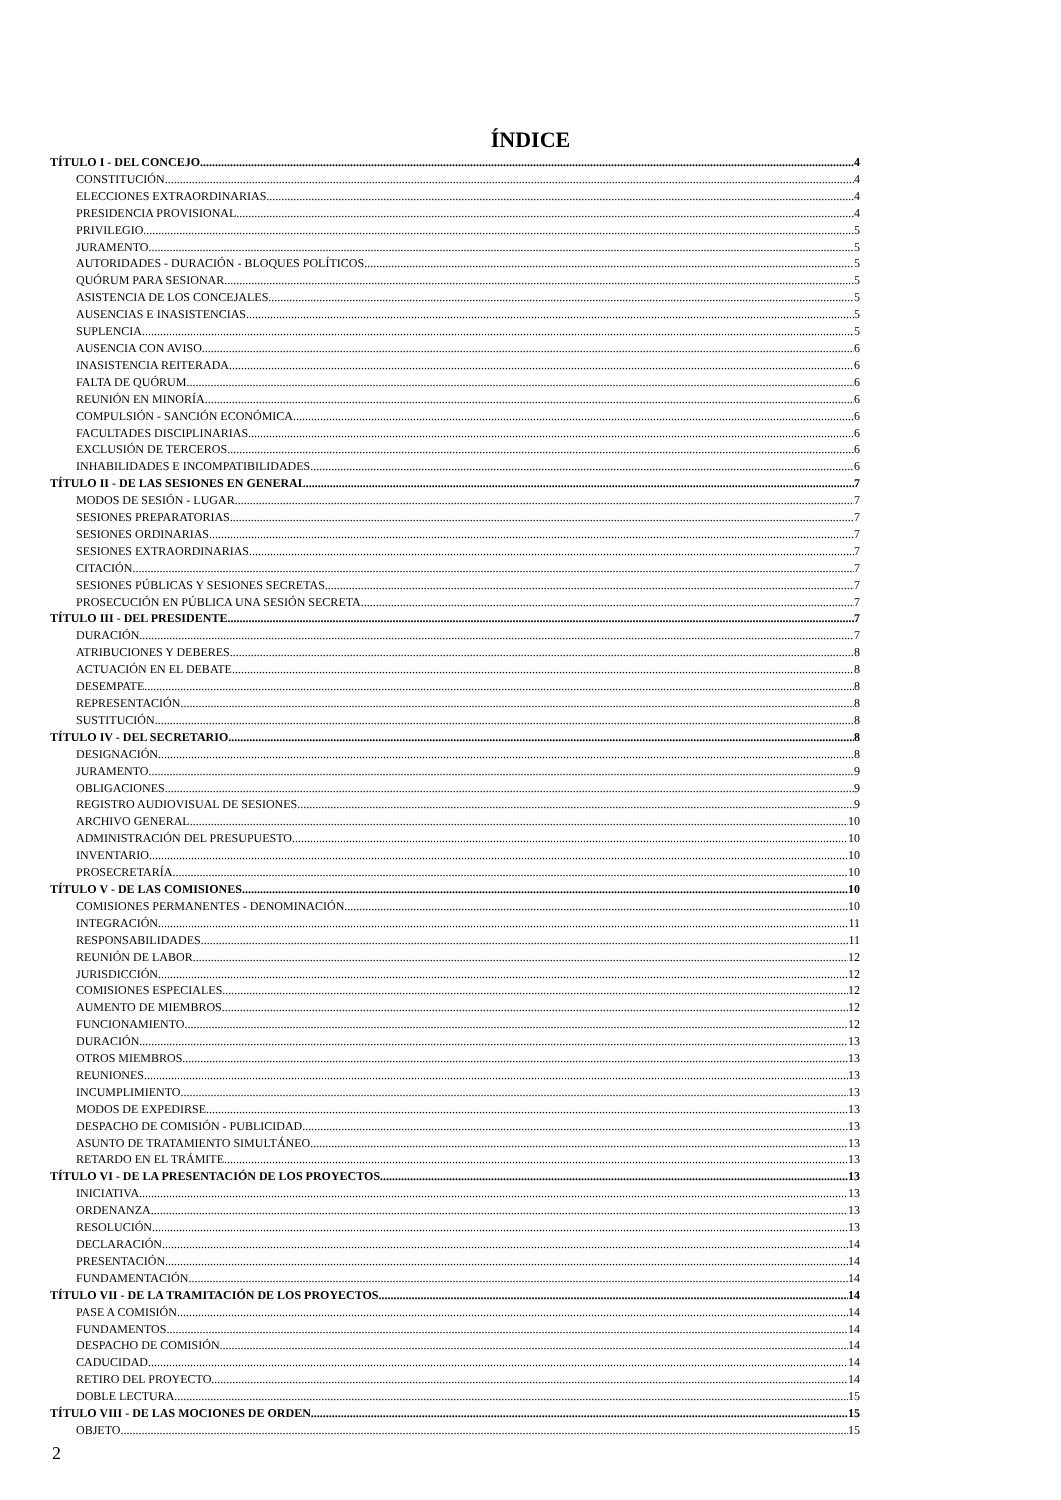ÍNDICE
TÍTULO I - DEL CONCEJO 4
CONSTITUCIÓN 4
ELECCIONES EXTRAORDINARIAS 4
PRESIDENCIA PROVISIONAL 4
PRIVILEGIO 5
JURAMENTO 5
AUTORIDADES - DURACIÓN - BLOQUES POLÍTICOS 5
QUÓRUM PARA SESIONAR 5
ASISTENCIA DE LOS CONCEJALES 5
AUSENCIAS E INASISTENCIAS 5
SUPLENCIA 5
AUSENCIA CON AVISO 6
INASISTENCIA REITERADA 6
FALTA DE QUÓRUM 6
REUNIÓN EN MINORÍA 6
COMPULSIÓN - SANCIÓN ECONÓMICA 6
FACULTADES DISCIPLINARIAS 6
EXCLUSIÓN DE TERCEROS 6
INHABILIDADES E INCOMPATIBILIDADES 6
TÍTULO II - DE LAS SESIONES EN GENERAL 7
MODOS DE SESIÓN - LUGAR 7
SESIONES PREPARATORIAS 7
SESIONES ORDINARIAS 7
SESIONES EXTRAORDINARIAS 7
CITACIÓN 7
SESIONES PÚBLICAS Y SESIONES SECRETAS 7
PROSECUCIÓN EN PÚBLICA UNA SESIÓN SECRETA 7
TÍTULO III - DEL PRESIDENTE 7
DURACIÓN 7
ATRIBUCIONES Y DEBERES 8
ACTUACIÓN EN EL DEBATE 8
DESEMPATE 8
REPRESENTACIÓN 8
SUSTITUCIÓN 8
TÍTULO IV - DEL SECRETARIO 8
DESIGNACIÓN 8
JURAMENTO 9
OBLIGACIONES 9
REGISTRO AUDIOVISUAL DE SESIONES 9
ARCHIVO GENERAL 10
ADMINISTRACIÓN DEL PRESUPUESTO 10
INVENTARIO 10
PROSECRETARÍA 10
TÍTULO V - DE LAS COMISIONES 10
COMISIONES PERMANENTES - DENOMINACIÓN 10
INTEGRACIÓN 11
RESPONSABILIDADES 11
REUNIÓN DE LABOR 12
JURISDICCIÓN 12
COMISIONES ESPECIALES 12
AUMENTO DE MIEMBROS 12
FUNCIONAMIENTO 12
DURACIÓN 13
OTROS MIEMBROS 13
REUNIONES 13
INCUMPLIMIENTO 13
MODOS DE EXPEDIRSE 13
DESPACHO DE COMISIÓN - PUBLICIDAD 13
ASUNTO DE TRATAMIENTO SIMULTÁNEO 13
RETARDO EN EL TRÁMITE 13
TÍTULO VI - DE LA PRESENTACIÓN DE LOS PROYECTOS 13
INICIATIVA 13
ORDENANZA 13
RESOLUCIÓN 13
DECLARACIÓN 14
PRESENTACIÓN 14
FUNDAMENTACIÓN 14
TÍTULO VII - DE LA TRAMITACIÓN DE LOS PROYECTOS 14
PASE A COMISIÓN 14
FUNDAMENTOS 14
DESPACHO DE COMISIÓN 14
CADUCIDAD 14
RETIRO DEL PROYECTO 14
DOBLE LECTURA 15
TÍTULO VIII - DE LAS MOCIONES DE ORDEN 15
OBJETO 15
2